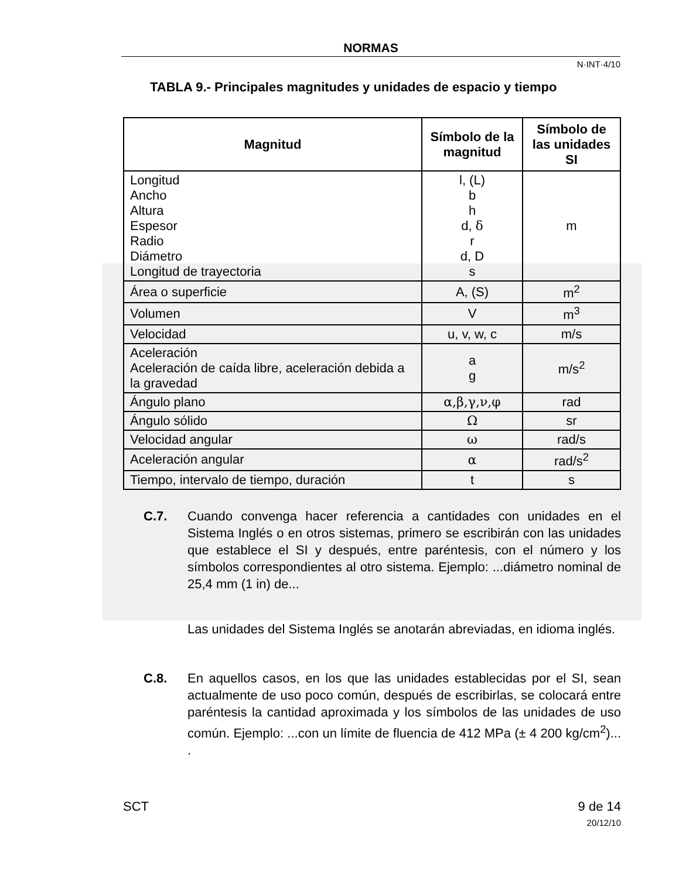NORMAS
N·INT·4/10
TABLA 9.- Principales magnitudes y unidades de espacio y tiempo
| Magnitud | Símbolo de la magnitud | Símbolo de las unidades SI |
| --- | --- | --- |
| Longitud Ancho Altura Espesor Radio Diámetro Longitud de trayectoria | l, (L) b h d, δ r d, D s | m |
| Área o superficie | A, (S) | m<sup>2</sup> |
| Volumen | V | m<sup>3</sup> |
| Velocidad | u, v, w, c | m/s |
| Aceleración Aceleración de caída libre, aceleración debida a la gravedad | a g | m/s<sup>2</sup> |
| Ángulo plano | α,β,γ,ν,φ | rad |
| Ángulo sólido | Ω | sr |
| Velocidad angular | ω | rad/s |
| Aceleración angular | α | rad/s<sup>2</sup> |
| Tiempo, intervalo de tiempo, duración | t | s |
C.7. Cuando convenga hacer referencia a cantidades con unidades en el Sistema Inglés o en otros sistemas, primero se escribirán con las unidades que establece el SI y después, entre paréntesis, con el número y los símbolos correspondientes al otro sistema. Ejemplo: ...diámetro nominal de 25,4 mm (1 in) de...
Las unidades del Sistema Inglés se anotarán abreviadas, en idioma inglés.
C.8. En aquellos casos, en los que las unidades establecidas por el SI, sean actualmente de uso poco común, después de escribirlas, se colocará entre paréntesis la cantidad aproximada y los símbolos de las unidades de uso común. Ejemplo: ...con un límite de fluencia de 412 MPa (± 4 200 kg/cm<sup>2</sup>)... .
SCT 9 de 14
20/12/10